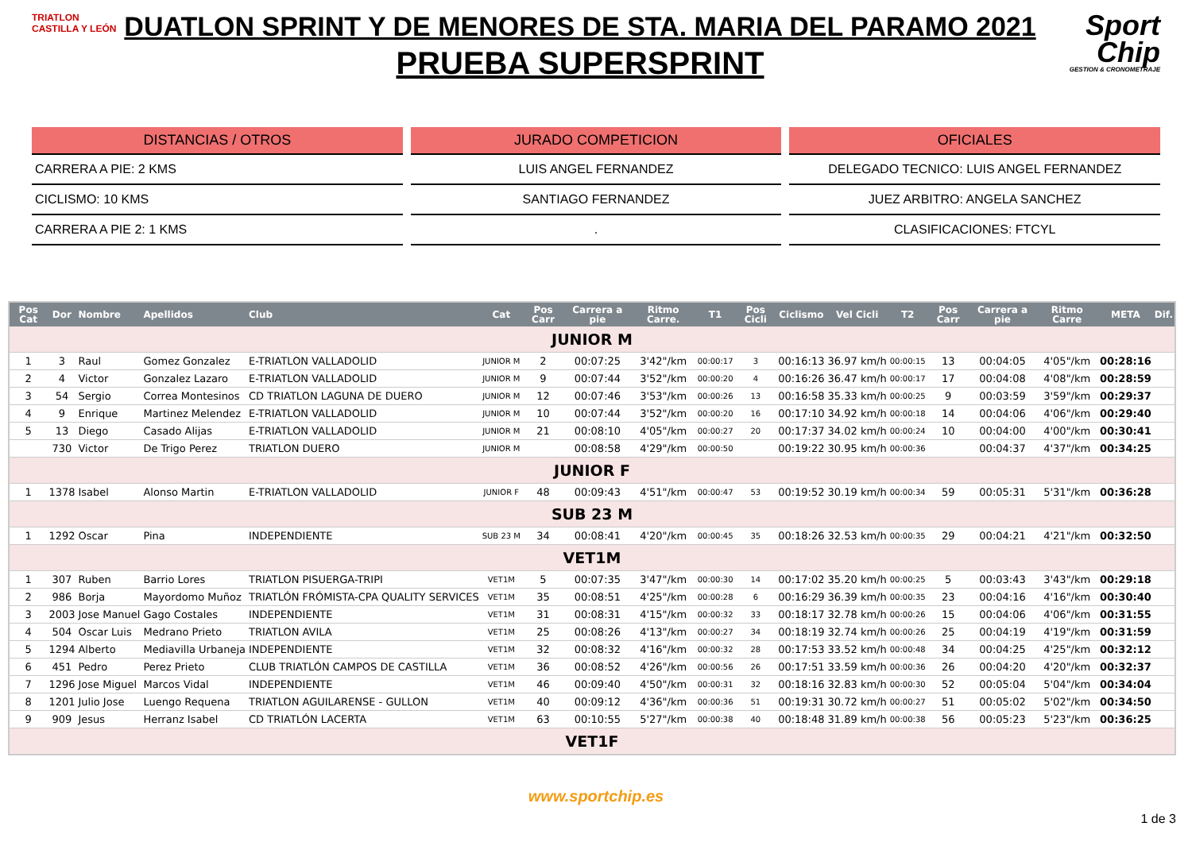TRIATLON CASTILLA Y LEÓN
DUATLON SPRINT Y DE MENORES DE STA. MARIA DEL PARAMO 2021
PRUEBA SUPERSPRINT
Sport Chip
GESTION & CRONOMETRAJE
DISTANCIAS / OTROS
CARRERA A PIE: 2 KMS
CICLISMO: 10 KMS
CARRERA A PIE 2: 1 KMS
JURADO COMPETICION
LUIS ANGEL FERNANDEZ
SANTIAGO FERNANDEZ
.
OFICIALES
DELEGADO TECNICO: LUIS ANGEL FERNANDEZ
JUEZ ARBITRO: ANGELA SANCHEZ
CLASIFICACIONES: FTCYL
| Pos Cat | Dor | Nombre | Apellidos | Club | Cat | Pos Carr | Carrera a pie | Ritmo Carre. | T1 | Pos Cicli | Ciclismo | Vel Cicli | T2 | Pos Carr | Carrera a pie | Ritmo Carre | META | Dif. |
| --- | --- | --- | --- | --- | --- | --- | --- | --- | --- | --- | --- | --- | --- | --- | --- | --- | --- | --- |
| JUNIOR M | | | | | | | | | | | | | | | | | | |
| 1 | 3 | Raul | Gomez Gonzalez | E-TRIATLON VALLADOLID | JUNIOR M | 2 | 00:07:25 | 3'42"/km | 00:00:17 | 3 | 00:16:13 | 36.97 km/h | 00:00:15 | 13 | 00:04:05 | 4'05"/km | 00:28:16 | |
| 2 | 4 | Victor | Gonzalez Lazaro | E-TRIATLON VALLADOLID | JUNIOR M | 9 | 00:07:44 | 3'52"/km | 00:00:20 | 4 | 00:16:26 | 36.47 km/h | 00:00:17 | 17 | 00:04:08 | 4'08"/km | 00:28:59 | |
| 3 | 54 | Sergio | Correa Montesinos | CD TRIATLON LAGUNA DE DUERO | JUNIOR M | 12 | 00:07:46 | 3'53"/km | 00:00:26 | 13 | 00:16:58 | 35.33 km/h | 00:00:25 | 9 | 00:03:59 | 3'59"/km | 00:29:37 | |
| 4 | 9 | Enrique | Martinez Melendez | E-TRIATLON VALLADOLID | JUNIOR M | 10 | 00:07:44 | 3'52"/km | 00:00:20 | 16 | 00:17:10 | 34.92 km/h | 00:00:18 | 14 | 00:04:06 | 4'06"/km | 00:29:40 | |
| 5 | 13 | Diego | Casado Alijas | E-TRIATLON VALLADOLID | JUNIOR M | 21 | 00:08:10 | 4'05"/km | 00:00:27 | 20 | 00:17:37 | 34.02 km/h | 00:00:24 | 10 | 00:04:00 | 4'00"/km | 00:30:41 | |
| | 730 | Victor | De Trigo Perez | TRIATLON DUERO | JUNIOR M | | 00:08:58 | 4'29"/km | 00:00:50 | | 00:19:22 | 30.95 km/h | 00:00:36 | | 00:04:37 | 4'37"/km | 00:34:25 | |
| JUNIOR F | | | | | | | | | | | | | | | | | | |
| 1 | 1378 | Isabel | Alonso Martin | E-TRIATLON VALLADOLID | JUNIOR F | 48 | 00:09:43 | 4'51"/km | 00:00:47 | 53 | 00:19:52 | 30.19 km/h | 00:00:34 | 59 | 00:05:31 | 5'31"/km | 00:36:28 | |
| SUB 23 M | | | | | | | | | | | | | | | | | | |
| 1 | 1292 | Oscar | Pina | INDEPENDIENTE | SUB 23 M | 34 | 00:08:41 | 4'20"/km | 00:00:45 | 35 | 00:18:26 | 32.53 km/h | 00:00:35 | 29 | 00:04:21 | 4'21"/km | 00:32:50 | |
| VET1M | | | | | | | | | | | | | | | | | | |
| 1 | 307 | Ruben | Barrio Lores | TRIATLON PISUERGA-TRIPI | VET1M | 5 | 00:07:35 | 3'47"/km | 00:00:30 | 14 | 00:17:02 | 35.20 km/h | 00:00:25 | 5 | 00:03:43 | 3'43"/km | 00:29:18 | |
| 2 | 986 | Borja | Mayordomo Muñoz | TRIATLÓN FRÓMISTA-CPA QUALITY SERVICES | VET1M | 35 | 00:08:51 | 4'25"/km | 00:00:28 | 6 | 00:16:29 | 36.39 km/h | 00:00:35 | 23 | 00:04:16 | 4'16"/km | 00:30:40 | |
| 3 | 2003 | Jose Manuel | Gago Costales | INDEPENDIENTE | VET1M | 31 | 00:08:31 | 4'15"/km | 00:00:32 | 33 | 00:18:17 | 32.78 km/h | 00:00:26 | 15 | 00:04:06 | 4'06"/km | 00:31:55 | |
| 4 | 504 | Oscar Luis | Medrano Prieto | TRIATLON AVILA | VET1M | 25 | 00:08:26 | 4'13"/km | 00:00:27 | 34 | 00:18:19 | 32.74 km/h | 00:00:26 | 25 | 00:04:19 | 4'19"/km | 00:31:59 | |
| 5 | 1294 | Alberto | Mediavilla Urbaneja | INDEPENDIENTE | VET1M | 32 | 00:08:32 | 4'16"/km | 00:00:32 | 28 | 00:17:53 | 33.52 km/h | 00:00:48 | 34 | 00:04:25 | 4'25"/km | 00:32:12 | |
| 6 | 451 | Pedro | Perez Prieto | CLUB TRIATLÓN CAMPOS DE CASTILLA | VET1M | 36 | 00:08:52 | 4'26"/km | 00:00:56 | 26 | 00:17:51 | 33.59 km/h | 00:00:36 | 26 | 00:04:20 | 4'20"/km | 00:32:37 | |
| 7 | 1296 | Jose Miguel | Marcos Vidal | INDEPENDIENTE | VET1M | 46 | 00:09:40 | 4'50"/km | 00:00:31 | 32 | 00:18:16 | 32.83 km/h | 00:00:30 | 52 | 00:05:04 | 5'04"/km | 00:34:04 | |
| 8 | 1201 | Julio Jose | Luengo Requena | TRIATLON AGUILARENSE - GULLON | VET1M | 40 | 00:09:12 | 4'36"/km | 00:00:36 | 51 | 00:19:31 | 30.72 km/h | 00:00:27 | 51 | 00:05:02 | 5'02"/km | 00:34:50 | |
| 9 | 909 | Jesus | Herranz Isabel | CD TRIATLÓN LACERTA | VET1M | 63 | 00:10:55 | 5'27"/km | 00:00:38 | 40 | 00:18:48 | 31.89 km/h | 00:00:38 | 56 | 00:05:23 | 5'23"/km | 00:36:25 | |
| VET1F | | | | | | | | | | | | | | | | | | |
www.sportchip.es
1 de 3